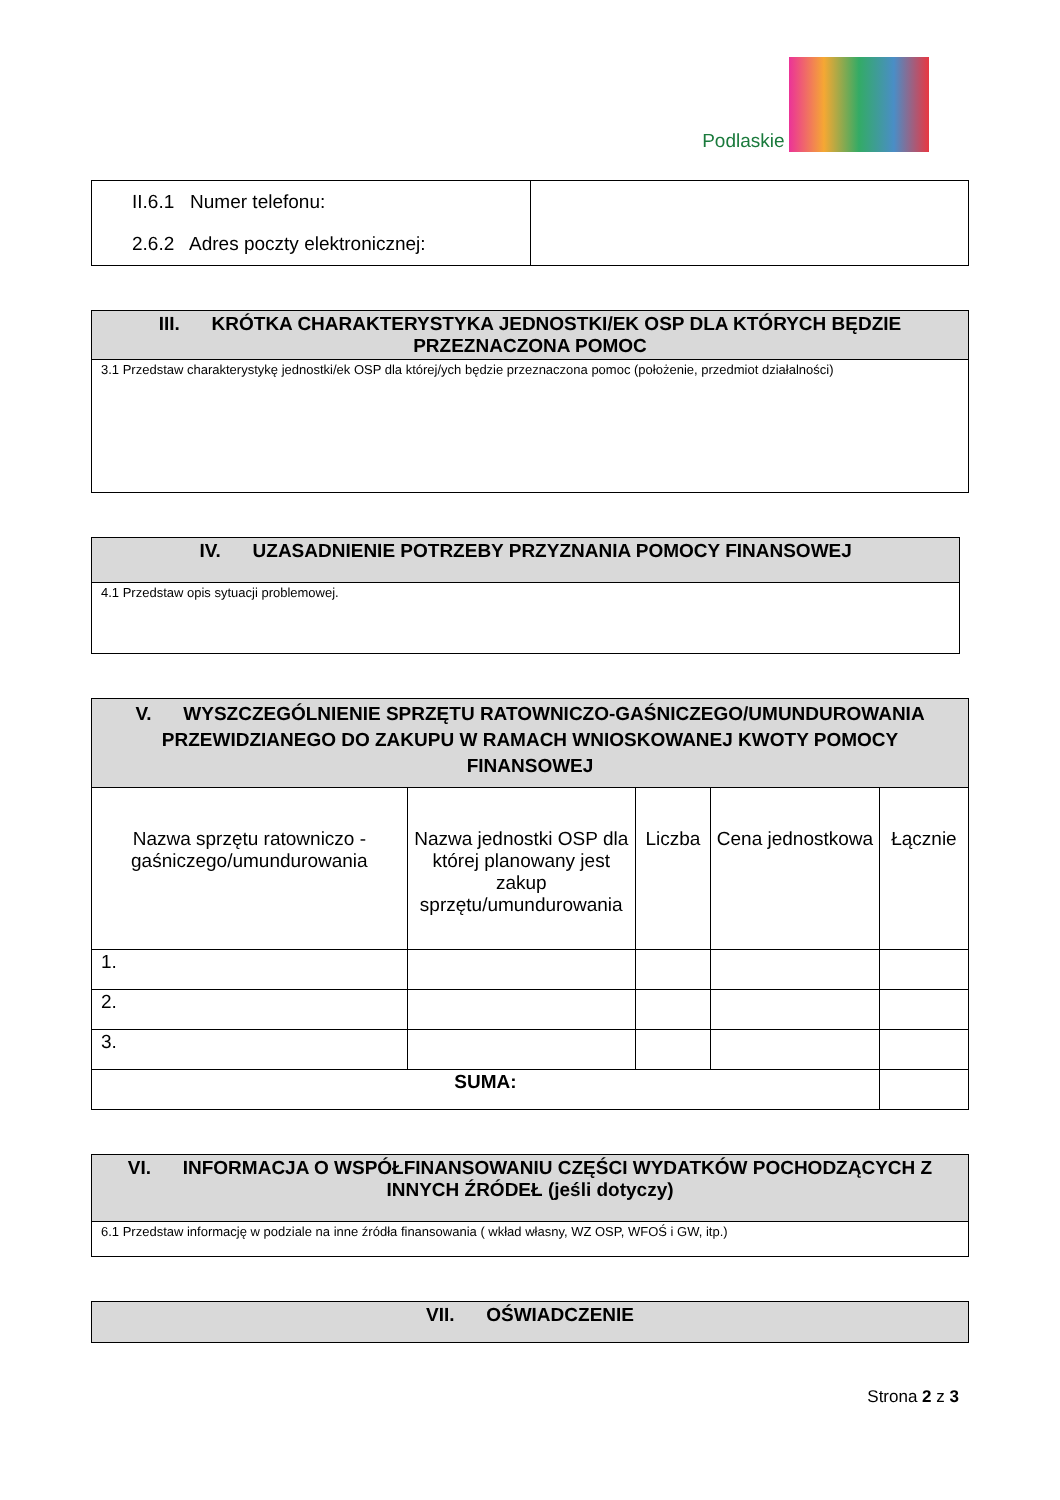Podlaskie
| II.6.1 Numer telefonu: 2.6.2 Adres poczty elektronicznej: | |
| III. KRÓTKA CHARAKTERYSTYKA JEDNOSTKI/EK OSP DLA KTÓRYCH BĘDZIE PRZEZNACZONA POMOC |
| --- |
| 3.1 Przedstaw charakterystykę jednostki/ek OSP dla której/ych będzie przeznaczona pomoc (położenie, przedmiot działalności) |
| IV. UZASADNIENIE POTRZEBY PRZYZNANIA POMOCY FINANSOWEJ |
| --- |
| 4.1 Przedstaw opis sytuacji problemowej. |
| V. WYSZCZEGÓLNIENIE SPRZĘTU RATOWNICZO-GAŚNICZEGO/UMUNDUROWANIA PRZEWIDZIANEGO DO ZAKUPU W RAMACH WNIOSKOWANEJ KWOTY POMOCY FINANSOWEJ | | | | |
| --- | --- | --- | --- | --- |
| Nazwa sprzętu ratowniczo -gaśniczego/umundurowania | Nazwa jednostki OSP dla której planowany jest zakup sprzętu/umundurowania | Liczba | Cena jednostkowa | Łącznie |
| 1. | | | | |
| 2. | | | | |
| 3. | | | | |
| SUMA: | | | | |
| VI. INFORMACJA O WSPÓŁFINANSOWANIU CZĘŚCI WYDATKÓW POCHODZĄCYCH Z INNYCH ŹRÓDEŁ (jeśli dotyczy) |
| --- |
| 6.1 Przedstaw informację w podziale na inne źródła finansowania ( wkład własny, WZ OSP, WFOŚ i GW, itp.) |
| VII. OŚWIADCZENIE |
| --- |
Strona 2 z 3